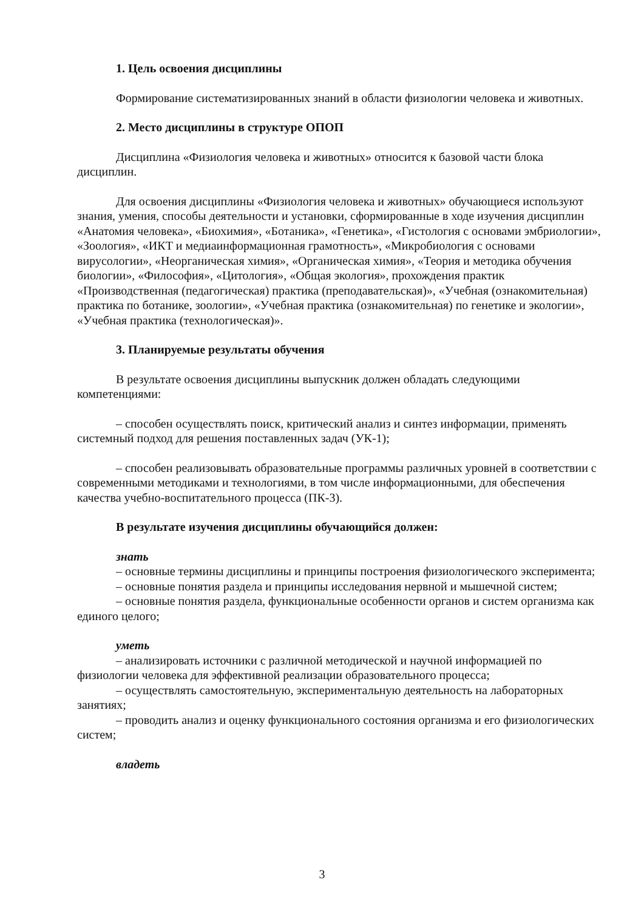1. Цель освоения дисциплины
Формирование систематизированных знаний в области физиологии человека и животных.
2. Место дисциплины в структуре ОПОП
Дисциплина «Физиология человека и животных» относится к базовой части блока дисциплин.
Для освоения дисциплины «Физиология человека и животных» обучающиеся используют знания, умения, способы деятельности и установки, сформированные в ходе изучения дисциплин «Анатомия человека», «Биохимия», «Ботаника», «Генетика», «Гистология с основами эмбриологии», «Зоология», «ИКТ и медиаинформационная грамотность», «Микробиология с основами вирусологии», «Неорганическая химия», «Органическая химия», «Теория и методика обучения биологии», «Философия», «Цитология», «Общая экология», прохождения практик «Производственная (педагогическая) практика (преподавательская)», «Учебная (ознакомительная) практика по ботанике, зоологии», «Учебная практика (ознакомительная) по генетике и экологии», «Учебная практика (технологическая)».
3. Планируемые результаты обучения
В результате освоения дисциплины выпускник должен обладать следующими компетенциями:
– способен осуществлять поиск, критический анализ и синтез информации, применять системный подход для решения поставленных задач (УК-1);
– способен реализовывать образовательные программы различных уровней в соответствии с современными методиками и технологиями, в том числе информационными, для обеспечения качества учебно-воспитательного процесса (ПК-3).
В результате изучения дисциплины обучающийся должен:
знать
– основные термины дисциплины и принципы построения физиологического эксперимента;
– основные понятия раздела и принципы исследования нервной и мышечной систем;
– основные понятия раздела, функциональные особенности органов и систем организма как единого целого;
уметь
– анализировать источники с различной методической и научной информацией по физиологии человека для эффективной реализации образовательного процесса;
– осуществлять самостоятельную, экспериментальную деятельность на лабораторных занятиях;
– проводить анализ и оценку функционального состояния организма и его физиологических систем;
владеть
3